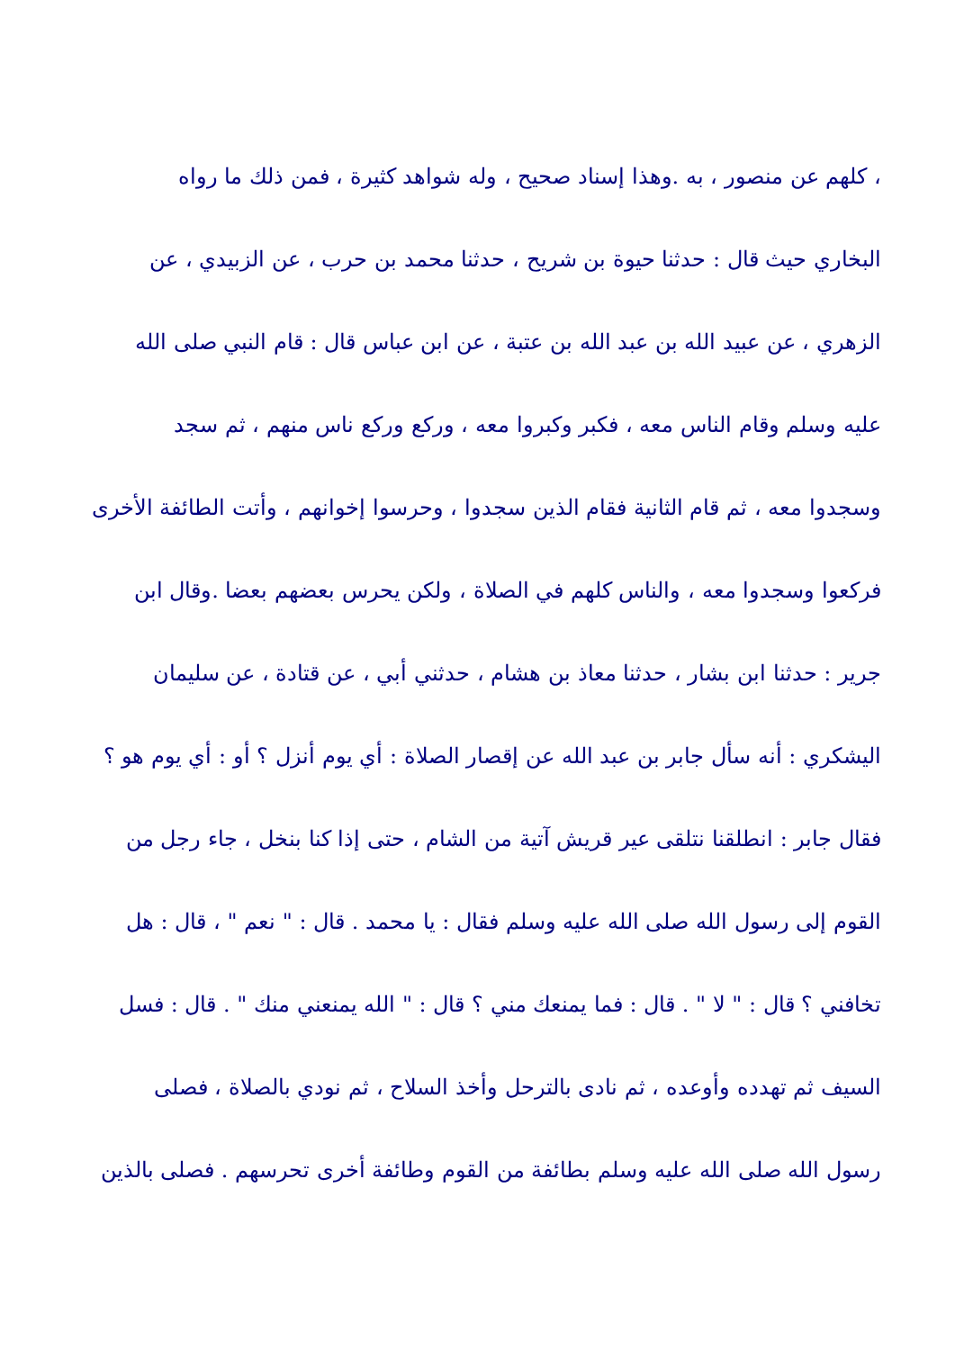، كلهم عن منصور ، به .وهذا إسناد صحيح ، وله شواهد كثيرة ، فمن ذلك ما رواه
البخاري حيث قال : حدثنا حيوة بن شريح ، حدثنا محمد بن حرب ، عن الزبيدي ، عن
الزهري ، عن عبيد الله بن عبد الله بن عتبة ، عن ابن عباس قال : قام النبي صلى الله
عليه وسلم وقام الناس معه ، فكبر وكبروا معه ، وركع وركع ناس منهم ، ثم سجد
وسجدوا معه ، ثم قام الثانية فقام الذين سجدوا ، وحرسوا إخوانهم ، وأتت الطائفة الأخرى
فركعوا وسجدوا معه ، والناس كلهم في الصلاة ، ولكن يحرس بعضهم بعضا .وقال ابن
جرير : حدثنا ابن بشار ، حدثنا معاذ بن هشام ، حدثني أبي ، عن قتادة ، عن سليمان
اليشكري : أنه سأل جابر بن عبد الله عن إقصار الصلاة : أي يوم أنزل ؟ أو : أي يوم هو ؟
فقال جابر : انطلقنا نتلقى عير قريش آتية من الشام ، حتى إذا كنا بنخل ، جاء رجل من
القوم إلى رسول الله صلى الله عليه وسلم فقال : يا محمد . قال : " نعم " ، قال : هل
تخافني ؟ قال : " لا " . قال : فما يمنعك مني ؟ قال : " الله يمنعني منك " . قال : فسل
السيف ثم تهدده وأوعده ، ثم نادى بالترحل وأخذ السلاح ، ثم نودي بالصلاة ، فصلى
رسول الله صلى الله عليه وسلم بطائفة من القوم وطائفة أخرى تحرسهم . فصلى بالذين